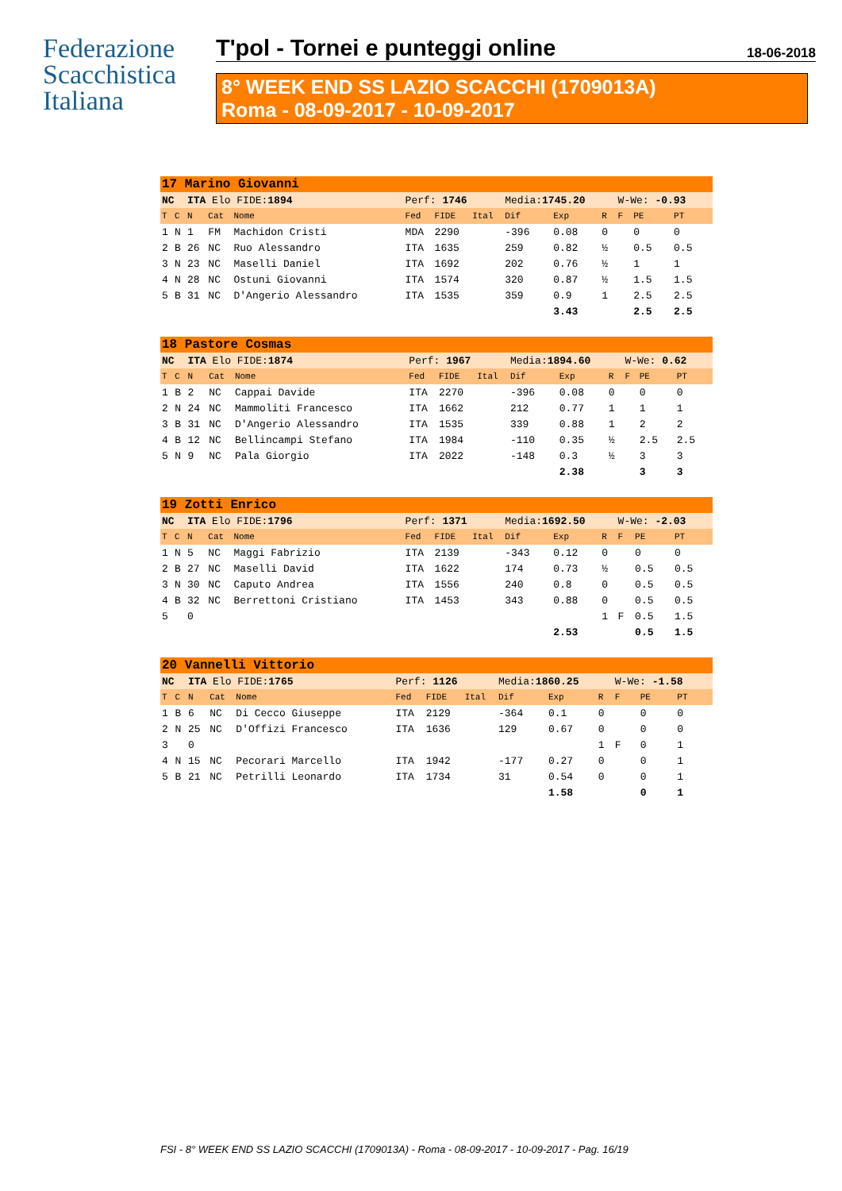Federazione
Scacchistica
Italiana
T'pol - Tornei e punteggi online 18-06-2018
8° WEEK END SS LAZIO SCACCHI (1709013A)
Roma - 08-09-2017 - 10-09-2017
| 17 Marino Giovanni | | | | | | | | | | | | | |
| NC | | ITA Elo FIDE: 1894 | | | Perf: 1746 | | | Media: 1745.20 | | | W-We: -0.93 | | |
| T | C | N | Cat | Nome | Fed | FIDE | Ital | Dif | Exp | R | F | PE | PT |
| 1 | N | 1 | FM | Machidon Cristi | MDA | 2290 | | -396 | 0.08 | 0 | | 0 | 0 |
| 2 | B | 26 | NC | Ruo Alessandro | ITA | 1635 | | 259 | 0.82 | ½ | | 0.5 | 0.5 |
| 3 | N | 23 | NC | Maselli Daniel | ITA | 1692 | | 202 | 0.76 | ½ | | 1 | 1 |
| 4 | N | 28 | NC | Ostuni Giovanni | ITA | 1574 | | 320 | 0.87 | ½ | | 1.5 | 1.5 |
| 5 | B | 31 | NC | D'Angerio Alessandro | ITA | 1535 | | 359 | 0.9 | 1 | | 2.5 | 2.5 |
| | | | | | | | | | 3.43 | | | 2.5 | 2.5 |
| 18 Pastore Cosmas | | | | | | | | | | | | | |
| NC | | ITA Elo FIDE: 1874 | | | Perf: 1967 | | | Media: 1894.60 | | | W-We: 0.62 | | |
| T | C | N | Cat | Nome | Fed | FIDE | Ital | Dif | Exp | R | F | PE | PT |
| 1 | B | 2 | NC | Cappai Davide | ITA | 2270 | | -396 | 0.08 | 0 | | 0 | 0 |
| 2 | N | 24 | NC | Mammoliti Francesco | ITA | 1662 | | 212 | 0.77 | 1 | | 1 | 1 |
| 3 | B | 31 | NC | D'Angerio Alessandro | ITA | 1535 | | 339 | 0.88 | 1 | | 2 | 2 |
| 4 | B | 12 | NC | Bellincampi Stefano | ITA | 1984 | | -110 | 0.35 | ½ | | 2.5 | 2.5 |
| 5 | N | 9 | NC | Pala Giorgio | ITA | 2022 | | -148 | 0.3 | ½ | | 3 | 3 |
| | | | | | | | | | 2.38 | | | 3 | 3 |
| 19 Zotti Enrico | | | | | | | | | | | | | |
| NC | | ITA Elo FIDE: 1796 | | | Perf: 1371 | | | Media: 1692.50 | | | W-We: -2.03 | | |
| T | C | N | Cat | Nome | Fed | FIDE | Ital | Dif | Exp | R | F | PE | PT |
| 1 | N | 5 | NC | Maggi Fabrizio | ITA | 2139 | | -343 | 0.12 | 0 | | 0 | 0 |
| 2 | B | 27 | NC | Maselli David | ITA | 1622 | | 174 | 0.73 | ½ | | 0.5 | 0.5 |
| 3 | N | 30 | NC | Caputo Andrea | ITA | 1556 | | 240 | 0.8 | 0 | | 0.5 | 0.5 |
| 4 | B | 32 | NC | Berrettoni Cristiano | ITA | 1453 | | 343 | 0.88 | 0 | | 0.5 | 0.5 |
| 5 | | 0 | | | | | | | | 1 | F | 0.5 | 1.5 |
| | | | | | | | | | 2.53 | | | 0.5 | 1.5 |
| 20 Vannelli Vittorio | | | | | | | | | | | | | |
| NC | | ITA Elo FIDE: 1765 | | | Perf: 1126 | | | Media: 1860.25 | | | W-We: -1.58 | | |
| T | C | N | Cat | Nome | Fed | FIDE | Ital | Dif | Exp | R | F | PE | PT |
| 1 | B | 6 | NC | Di Cecco Giuseppe | ITA | 2129 | | -364 | 0.1 | 0 | | 0 | 0 |
| 2 | N | 25 | NC | D'Offizi Francesco | ITA | 1636 | | 129 | 0.67 | 0 | | 0 | 0 |
| 3 | | 0 | | | | | | | | 1 | F | 0 | 1 |
| 4 | N | 15 | NC | Pecorari Marcello | ITA | 1942 | | -177 | 0.27 | 0 | | 0 | 1 |
| 5 | B | 21 | NC | Petrilli Leonardo | ITA | 1734 | | 31 | 0.54 | 0 | | 0 | 1 |
| | | | | | | | | | 1.58 | | | 0 | 1 |
FSI - 8° WEEK END SS LAZIO SCACCHI (1709013A) - Roma - 08-09-2017 - 10-09-2017 - Pag. 16/19